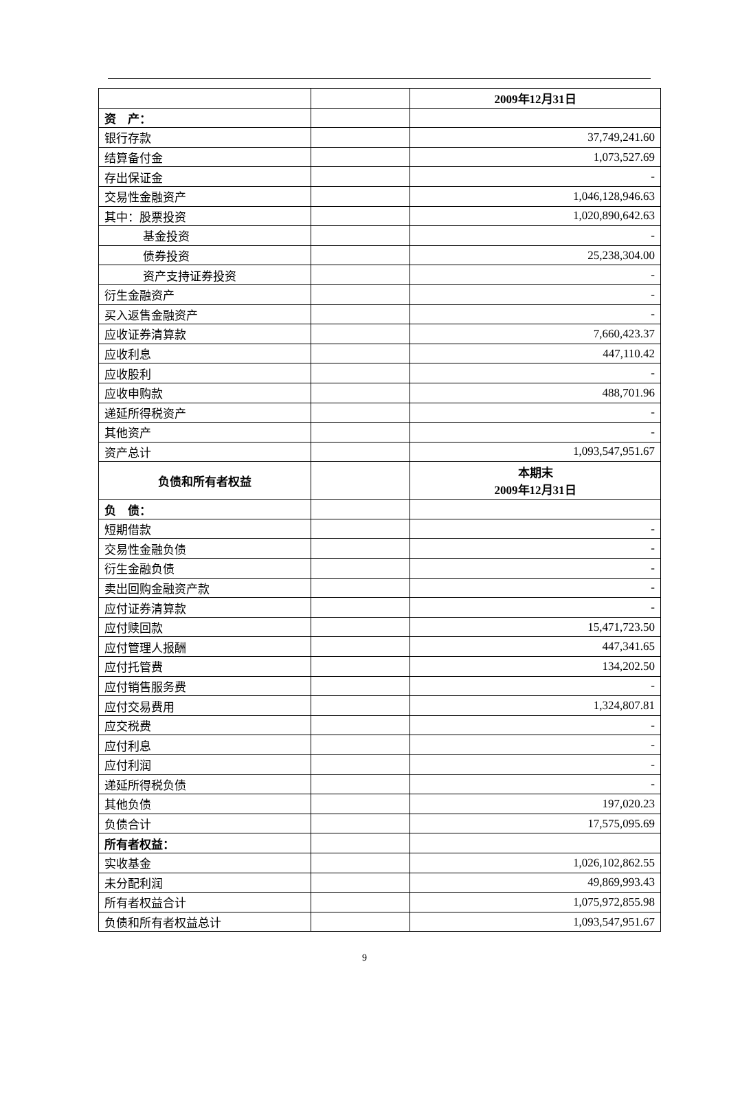| | | 2009年12月31日 |
| 资 产： | | |
| 银行存款 | | 37,749,241.60 |
| 结算备付金 | | 1,073,527.69 |
| 存出保证金 | | - |
| 交易性金融资产 | | 1,046,128,946.63 |
| 其中：股票投资 | | 1,020,890,642.63 |
| 基金投资 | | - |
| 债券投资 | | 25,238,304.00 |
| 资产支持证券投资 | | - |
| 衍生金融资产 | | - |
| 买入返售金融资产 | | - |
| 应收证券清算款 | | 7,660,423.37 |
| 应收利息 | | 447,110.42 |
| 应收股利 | | - |
| 应收申购款 | | 488,701.96 |
| 递延所得税资产 | | - |
| 其他资产 | | - |
| 资产总计 | | 1,093,547,951.67 |
| 负债和所有者权益 | | 本期末 2009年12月31日 |
| 负 债： | | |
| 短期借款 | | - |
| 交易性金融负债 | | - |
| 衍生金融负债 | | - |
| 卖出回购金融资产款 | | - |
| 应付证券清算款 | | - |
| 应付赎回款 | | 15,471,723.50 |
| 应付管理人报酬 | | 447,341.65 |
| 应付托管费 | | 134,202.50 |
| 应付销售服务费 | | - |
| 应付交易费用 | | 1,324,807.81 |
| 应交税费 | | - |
| 应付利息 | | - |
| 应付利润 | | - |
| 递延所得税负债 | | - |
| 其他负债 | | 197,020.23 |
| 负债合计 | | 17,575,095.69 |
| 所有者权益： | | |
| 实收基金 | | 1,026,102,862.55 |
| 未分配利润 | | 49,869,993.43 |
| 所有者权益合计 | | 1,075,972,855.98 |
| 负债和所有者权益总计 | | 1,093,547,951.67 |
9